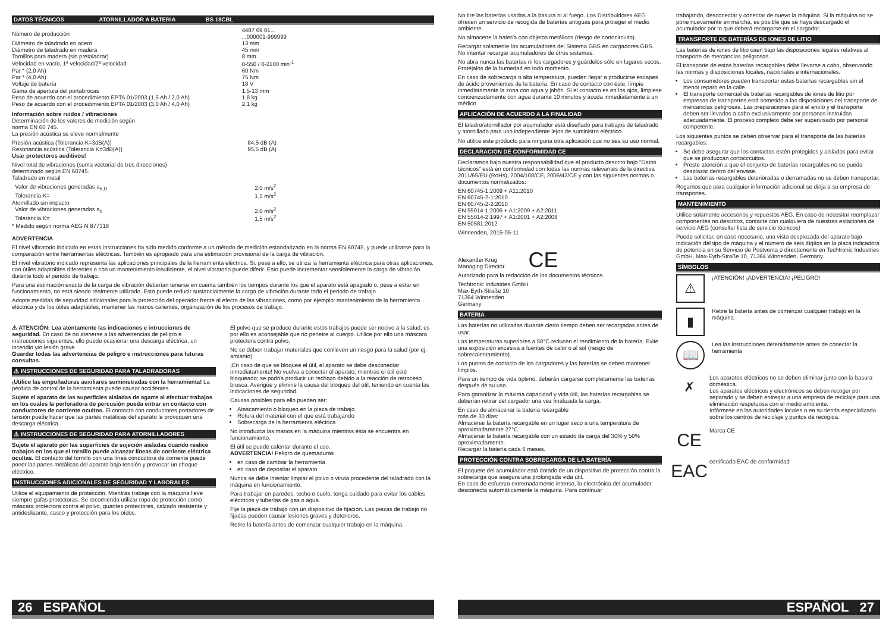DATOS TÉCNICOS ATORNILLADOR A BATERIA BS 18CBL
| Número de producción | 4487 69 01... ...000001-999999 |
| Diámetro de taladrado en acero | 13 mm |
| Diámetro de taladrado en madera | 45 mm |
| Tornillos para madera (sin pretaladrar) | 8 mm |
| Velocidad en vacío, 1ª velocidad/2ª velocidad | 0-550 / 0-2100 min<sup>-1</sup> |
| Par * (2,0 Ah) | 60 Nm |
| Par * (4,0 Ah) | 75 Nm |
| Voltaje de batería | 18 V |
| Gama de apertura del portabrocas | 1,5-13 mm |
| Peso de acuerdo con el procedimiento EPTA 01/2003 (1,5 Ah / 2,0 Ah) | 1,8 kg |
| Peso de acuerdo con el procedimiento EPTA 01/2003 (3,0 Ah / 4,0 Ah) | 2,1 kg |
Información sobre ruidos / vibraciones
Determinación de los valores de medición según
norma EN 60 745.
La presión acústica se eleve normalmente
| Presión acústica (Tolerancia K=3dB(A)) | 84,5 dB (A) |
| Resonancia acústica (Tolerancia K=3dB(A)) | 95,5 dB (A) |
Usar protectores auditivos!
Nivel total de vibraciones (suma vectorial de tres direcciones)
determinado según EN 60745.
Taladrado en metal
| Valor de vibraciones generadas a<sub>h,D</sub> | 2,0 m/s<sup>2</sup> |
| Tolerancia K= | 1,5 m/s<sup>2</sup> |
| Atornillado sin impacto | |
| Valor de vibraciones generadas a<sub>h</sub> | 2,0 m/s<sup>2</sup> |
| Tolerancia K= | 1,5 m/s<sup>2</sup> |
* Medido según norma AEG N 877318
ADVERTENCIA
El nivel vibratorio indicado en estas instrucciones ha sido medido conforme a un método de medición estandarizado en la norma EN 60745, y puede utilizarse para la comparación entre herramientas eléctricas. También es apropiado para una estimación provisional de la carga de vibración.
El nivel vibratorio indicado representa las aplicaciones principales de la herramienta eléctrica. Si, pese a ello, se utiliza la herramienta eléctrica para otras aplicaciones, con útiles adaptables diferentes o con un mantenimiento insuficiente, el nivel vibratorio puede diferir. Esto puede incrementar sensiblemente la carga de vibración durante todo el periodo de trabajo.
Para una estimación exacta de la carga de vibración deberían tenerse en cuenta también los tiempos durante los que el aparato está apagado o, pese a estar en funcionamiento, no está siendo realmente utilizado. Esto puede reducir sustancialmente la carga de vibración durante todo el periodo de trabajo.
Adopte medidas de seguridad adicionales para la protección del operador frente al efecto de las vibraciones, como por ejemplo: mantenimiento de la herramienta eléctrica y de los útiles adaptables, mantener las manos calientes, organización de los procesos de trabajo.
⚠ ATENCIÓN: Lea atentamente las indicaciones e intrucciones de seguridad. En caso de no atenerse a las advertencias de peligro e instrucciones siguientes, ello puede ocasionar una descarga eléctrica, un incendio y/o lesión grave.
Guardar todas las advertencias de peligro e instrucciones para futuras consultas.
⚠ INSTRUCCIONES DE SEGURIDAD PARA TALADRADORAS
¡Utilice las empuñaduras auxiliares suministradas con la herramienta! La pérdida de control de la herramienta puede causar accidentes
Sujete el aparato de las superficies aisladas de agarre al efectuar trabajos en los cuales la perforadora de percusión pueda entrar en contacto con conductores de corriente ocultos. El contacto con conductores portadores de tensión puede hacer que las partes metálicas del aparato le provoquen una descarga eléctrica.
⚠ INSTRUCCIONES DE SEGURIDAD PARA ATORNILLADORES
Sujete el aparato por las superficies de sujeción aisladas cuando realice trabajos en los que el tornillo puede alcanzar líneas de corriente eléctrica ocultas. El contacto del tornillo con una línea conductora de corriente puede poner las partes metálicas del aparato bajo tensión y provocar un choque eléctrico.
INSTRUCCIONES ADICIONALES DE SEGURIDAD Y LABORALES
Utilice el equipamiento de protección. Mientras trabaje con la máquina lleve siempre gafas protectoras. Se recomienda utilizar ropa de protección como máscara protectora contra el polvo, guantes protectores, calzado resistente y antideslizante, casco y protección para los oídos.
El polvo que se produce durante estos trabajos puede ser nocivo a la salud; es por ello es aconsejable que no penetre al cuerpo. Utilice por ello una máscara protectora contra polvo.
No se deben trabajar materiales que conlleven un riesgo para la salud (por ej. amianto).
¡En caso de que se bloquee el útil, el aparato se debe desconectar inmediatamente! No vuelva a conectar el aparato, mientras el útil esté bloqueado; se podría producir un rechazo debido a la reacción de retroceso brusca. Averigüe y elimine la causa del bloqueo del útil, teniendo en cuenta las indicaciones de seguridad.
Causas posibles para ello pueden ser:
Atascamiento o bloqueo en la pieza de trabajo
Rotura del material con el que está trabajando
Sobrecarga de la herramienta eléctrica
No introduzca las manos en la máquina mientras ésta se encuentra en funcionamiento.
El útil se puede calentar durante el uso.
ADVERTENCIA! Peligro de quemaduras
en caso de cambiar la herramienta
en caso de depositar el aparato
Nunca se debe intentar limpiar el polvo o viruta procedente del taladrado con la máquina en funcionamiento.
Para trabajar en paredes, techo o suelo, tenga cuidado para evitar los cables eléctricos y tuberías de gas o agua.
Fije la pieza de trabajo con un dispositivo de fijación. Las piezas de trabajo no fijadas pueden causar lesiones graves y deterioros.
Retire la batería antes de comenzar cualquier trabajo en la máquina.
26 ESPAÑOL
No tire las baterías usadas a la basura ni al fuego. Los Distribuidores AEG ofrecen un servicio de recogida de baterías antiguas para proteger el medio ambiente.
No almacene la batería con objetos metálicos (riesgo de cortocircuito).
Recargar solamente los acumuladores del Sistema GBS en cargadores GBS. No intentar recargar acumuladores de otros sistemas.
No abra nunca las baterías ni los cargadores y guárdelos sólo en lugares secos. Protéjalos de la humedad en todo momento.
En caso de sobrecarga o alta temperatura, pueden llegar a producirse escapes de ácido provenientes de la batería. En caso de contacto con éste, límpie inmediatamente la zona con agua y jabón. Si el contacto es en los ojos, límpiese concienzudamente con agua durante 10 minutos y acuda inmediatamente a un médico
APLICACIÓN DE ACUERDO A LA FINALIDAD
El taladro/atornillador por acumulador está diseñado para trabajos de taladrado y atornillado para uso independiente lejos de suministro eléctrico.
No utilice este producto para ninguna otra aplicación que no sea su uso normal.
DECLARACION DE CONFORMIDAD CE
Declaramos bajo nuestra responsabilidad que el producto descrito bajo "Datos técnicos" está en conformidad con todas las normas relevantes de la directiva 2011/65/EU (RoHs), 2004/108/CE, 2006/42/CE y con las siguientes normas o documentos normalizados:
EN 60745-1:2009 + A11:2010
EN 60745-2-1:2010
EN 60745-2-2:2010
EN 55014-1:2006 + A1:2009 + A2:2011
EN 55014-2:1997 + A1:2001 + A2:2008
EN 50581:2012
Winnenden, 2015-05-11
Alexander Krug
Managing Director
CE
Autorizado para la redacción de los documentos técnicos.
Techtronic Industries GmbH
Max-Eyth-Straße 10
71364 Winnenden
Germany
BATERIA
Las baterías no utilizadas durante cierto tiempo deben ser recargadas antes de usar.
Las temperaturas superiores a 50°C reducen el rendimiento de la batería. Evite una exposición excesiva a fuentes de calor o al sol (riesgo de sobrecalentamiento).
Los puntos de contacto de los cargadores y las baterías se deben mantener limpios.
Para un tiempo de vida óptimo, deberán cargarse completamente las baterías después de su uso.
Para garantizar la máxima capacidad y vida útil, las baterías recargables se deberían retirar del cargador una vez finalizada la carga.
En caso de almacenar la batería recargable
más de 30 días:
Almacenar la batería recargable en un lugar seco a una temperatura de aproximadamente 27°C.
Almacenar la batería recargable con un estado de carga del 30% y 50% aproximadamente.
Recargar la batería cada 6 meses.
PROTECCIÓN CONTRA SOBRECARGA DE LA BATERÍA
El paquete del acumulador está dotado de un dispositivo de protección contra la sobrecarga que asegura una prolongada vida útil.
En caso de esfuerzo extremadamente intenso, la electrónica del acumulador desconecta automáticamente la máquina. Para continuar
trabajando, desconectar y conectar de nuevo la máquina. Si la máquina no se pone nuevamente en marcha, es posible que se haya descargado el acumulador por lo que deberá recargarse en el cargador.
TRANSPORTE DE BATERÍAS DE IONES DE LITIO
Las baterías de iones de litio caen bajo las disposiciones legales relativas al transporte de mercancías peligrosas.
El transporte de estas baterías recargables debe llevarse a cabo, observando las normas y disposiciones locales, nacionales e internacionales.
Los consumidores pueden transportar estas baterías recargables sin el menor reparo en la calle.
El transporte comercial de baterías recargables de iones de litio por empresas de transportes está sometido a las disposiciones del transporte de mercancías peligrosas. Las preparaciones para el envío y el transporte deben ser llevados a cabo exclusivamente por personas instruidas adecuadamente. El proceso completo debe ser supervisado por personal competente.
Los siguientes puntos se deben observar para el transporte de las baterías recargables:
Se debe asegurar que los contactos estén protegidos y aislados para evitar que se produzcan cortocircuitos.
Preste atención a que el conjunto de baterías recargables no se pueda desplazar dentro del envase.
Las baterías recargables deterioradas o derramadas no se deben transportar.
Rogamos que para cualquier información adicional se dirija a su empresa de transportes.
MANTENIMIENTO
Utilice solamente accesorios y repuestos AEG. En caso de necesitar reemplazar componentes no descritos, contacte con cualquiera de nuestras estaciones de servicio AEG (consultar lista de servicio técnicos)
Puede solicitar, en caso necesario, una vista despiezada del aparato bajo indicación del tipo de máquina y el número de seis dígitos en la placa indicadora de potencia en su Servicio de Postventa o directamente en Techtronic Industries GmbH, Max-Eyth-Straße 10, 71364 Winnenden, Germany.
SÍMBOLOS
⚠
¡ATENCIÓN! ¡ADVERTENCIA! ¡PELIGRO!
▮
Retire la batería antes de comenzar cualquier trabajo en la máquina.
📖
Lea las instrucciones detenidamente antes de conectar la herramienta
✗
Los aparatos eléctricos no se deben eliminar junto con la basura doméstica.
Los aparatos eléctricos y electrónicos se deben recoger por separado y se deben entregar a una empresa de reciclaje para una eliminación respetuosa con el medio ambiente.
Infórmese en las autoridades locales o en su tienda especializada sobre los centros de reciclaje y puntos de recogida.
CE
Marca CE
EAC
certificado EAC de conformidad
ESPAÑOL 27